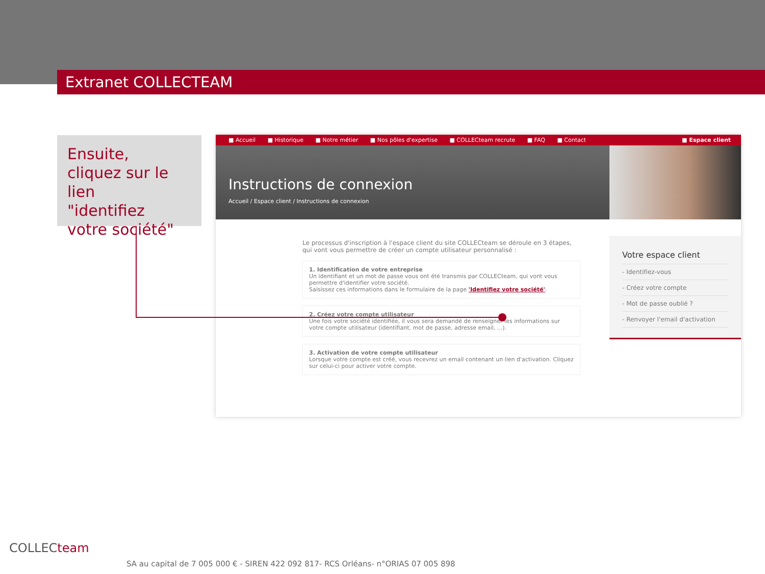Extranet COLLECTEAM
Ensuite,
cliquez sur le lien
"identifiez
votre société"
■ Accueil ■ Historique ■ Notre métier ■ Nos pôles d'expertise ■ COLLECteam recrute ■ FAQ ■ Contact ■ Espace client
Instructions de connexion
Accueil / Espace client / Instructions de connexion
Le processus d'inscription à l'espace client du site COLLECteam se déroule en 3 étapes, qui vont vous permettre de créer un compte utilisateur personnalisé :
1. Identification de votre entreprise
Un identifiant et un mot de passe vous ont été transmis par COLLECteam, qui vont vous permettre d'identifier votre société.
Saisissez ces informations dans le formulaire de la page 'Identifiez votre société'.
2. Créez votre compte utilisateur
Une fois votre société identifiée, il vous sera demandé de renseigner les informations sur votre compte utilisateur (identifiant, mot de passe, adresse email, ...).
3. Activation de votre compte utilisateur
Lorsque votre compte est créé, vous recevrez un email contenant un lien d'activation. Cliquez sur celui-ci pour activer votre compte.
Votre espace client
- Identifiez-vous
- Créez votre compte
- Mot de passe oublié ?
- Renvoyer l'email d'activation
COLLECteam
SA au capital de 7 005 000 € - SIREN 422 092 817- RCS Orléans- n°ORIAS 07 005 898